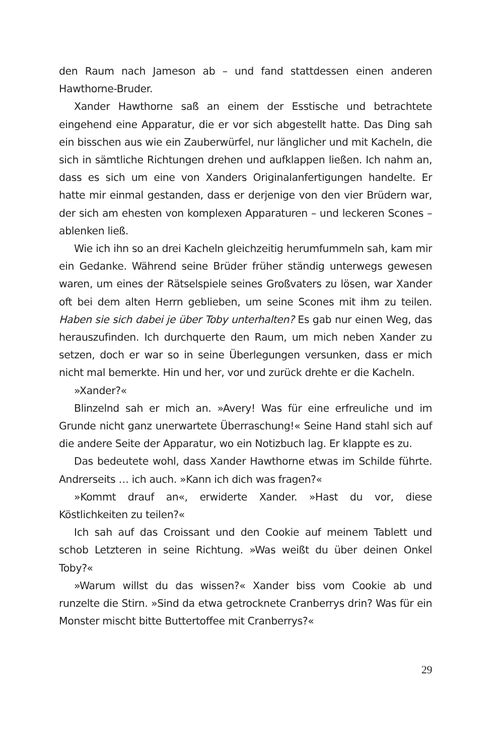den Raum nach Jameson ab – und fand stattdessen einen anderen Hawthorne-Bruder.
Xander Hawthorne saß an einem der Esstische und betrachtete eingehend eine Apparatur, die er vor sich abgestellt hatte. Das Ding sah ein bisschen aus wie ein Zauberwürfel, nur länglicher und mit Kacheln, die sich in sämtliche Richtungen drehen und aufklappen ließen. Ich nahm an, dass es sich um eine von Xanders Originalanfertigungen handelte. Er hatte mir einmal gestanden, dass er derjenige von den vier Brüdern war, der sich am ehesten von komplexen Apparaturen – und leckeren Scones – ablenken ließ.
Wie ich ihn so an drei Kacheln gleichzeitig herumfummeln sah, kam mir ein Gedanke. Während seine Brüder früher ständig unterwegs gewesen waren, um eines der Rätselspiele seines Großvaters zu lösen, war Xander oft bei dem alten Herrn geblieben, um seine Scones mit ihm zu teilen. Haben sie sich dabei je über Toby unterhalten? Es gab nur einen Weg, das herauszufinden. Ich durchquerte den Raum, um mich neben Xander zu setzen, doch er war so in seine Überlegungen versunken, dass er mich nicht mal bemerkte. Hin und her, vor und zurück drehte er die Kacheln.
»Xander?«
Blinzelnd sah er mich an. »Avery! Was für eine erfreuliche und im Grunde nicht ganz unerwartete Überraschung!« Seine Hand stahl sich auf die andere Seite der Apparatur, wo ein Notizbuch lag. Er klappte es zu.
Das bedeutete wohl, dass Xander Hawthorne etwas im Schilde führte. Andrerseits … ich auch. »Kann ich dich was fragen?«
»Kommt drauf an«, erwiderte Xander. »Hast du vor, diese Köstlichkeiten zu teilen?«
Ich sah auf das Croissant und den Cookie auf meinem Tablett und schob Letzteren in seine Richtung. »Was weißt du über deinen Onkel Toby?«
»Warum willst du das wissen?« Xander biss vom Cookie ab und runzelte die Stirn. »Sind da etwa getrocknete Cranberrys drin? Was für ein Monster mischt bitte Buttertoffee mit Cranberrys?«
29